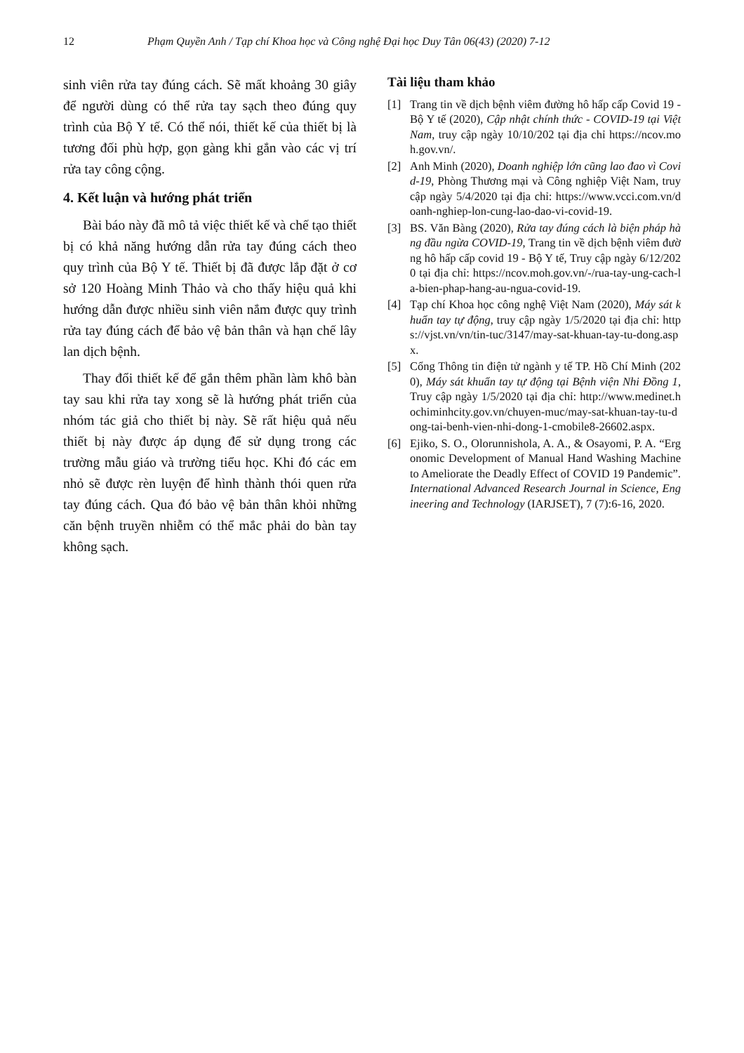12 Phạm Quyền Anh / Tạp chí Khoa học và Công nghệ Đại học Duy Tân 06(43) (2020) 7-12
sinh viên rửa tay đúng cách. Sẽ mất khoảng 30 giây để người dùng có thể rửa tay sạch theo đúng quy trình của Bộ Y tế. Có thể nói, thiết kế của thiết bị là tương đối phù hợp, gọn gàng khi gắn vào các vị trí rửa tay công cộng.
4. Kết luận và hướng phát triển
Bài báo này đã mô tả việc thiết kế và chế tạo thiết bị có khả năng hướng dẫn rửa tay đúng cách theo quy trình của Bộ Y tế. Thiết bị đã được lắp đặt ở cơ sở 120 Hoàng Minh Thảo và cho thấy hiệu quả khi hướng dẫn được nhiều sinh viên nắm được quy trình rửa tay đúng cách để bảo vệ bản thân và hạn chế lây lan dịch bệnh.
Thay đổi thiết kế để gắn thêm phần làm khô bàn tay sau khi rửa tay xong sẽ là hướng phát triển của nhóm tác giả cho thiết bị này. Sẽ rất hiệu quả nếu thiết bị này được áp dụng để sử dụng trong các trường mẫu giáo và trường tiểu học. Khi đó các em nhỏ sẽ được rèn luyện để hình thành thói quen rửa tay đúng cách. Qua đó bảo vệ bản thân khỏi những căn bệnh truyền nhiễm có thể mắc phải do bàn tay không sạch.
Tài liệu tham khảo
[1] Trang tin về dịch bệnh viêm đường hô hấp cấp Covid 19 - Bộ Y tế (2020), Cập nhật chính thức - COVID-19 tại Việt Nam, truy cập ngày 10/10/202 tại địa chỉ https://ncov.moh.gov.vn/.
[2] Anh Minh (2020), Doanh nghiệp lớn cũng lao đao vì Covid-19, Phòng Thương mại và Công nghiệp Việt Nam, truy cập ngày 5/4/2020 tại địa chỉ: https://www.vcci.com.vn/doanh-nghiep-lon-cung-lao-dao-vi-covid-19.
[3] BS. Văn Bàng (2020), Rửa tay đúng cách là biện pháp hàng đầu ngừa COVID-19, Trang tin về dịch bệnh viêm đường hô hấp cấp covid 19 - Bộ Y tế, Truy cập ngày 6/12/2020 tại địa chỉ: https://ncov.moh.gov.vn/-/rua-tay-ung-cach-la-bien-phap-hang-au-ngua-covid-19.
[4] Tạp chí Khoa học công nghệ Việt Nam (2020), Máy sát khuẩn tay tự động, truy cập ngày 1/5/2020 tại địa chỉ: https://vjst.vn/vn/tin-tuc/3147/may-sat-khuan-tay-tu-dong.aspx.
[5] Cổng Thông tin điện tử ngành y tế TP. Hồ Chí Minh (2020), Máy sát khuẩn tay tự động tại Bệnh viện Nhi Đồng 1, Truy cập ngày 1/5/2020 tại địa chỉ: http://www.medinet.hochiminhcity.gov.vn/chuyen-muc/may-sat-khuan-tay-tu-dong-tai-benh-vien-nhi-dong-1-cmobile8-26602.aspx.
[6] Ejiko, S. O., Olorunnishola, A. A., & Osayomi, P. A. “Ergonomic Development of Manual Hand Washing Machine to Ameliorate the Deadly Effect of COVID 19 Pandemic”. International Advanced Research Journal in Science, Engineering and Technology (IARJSET), 7 (7):6-16, 2020.